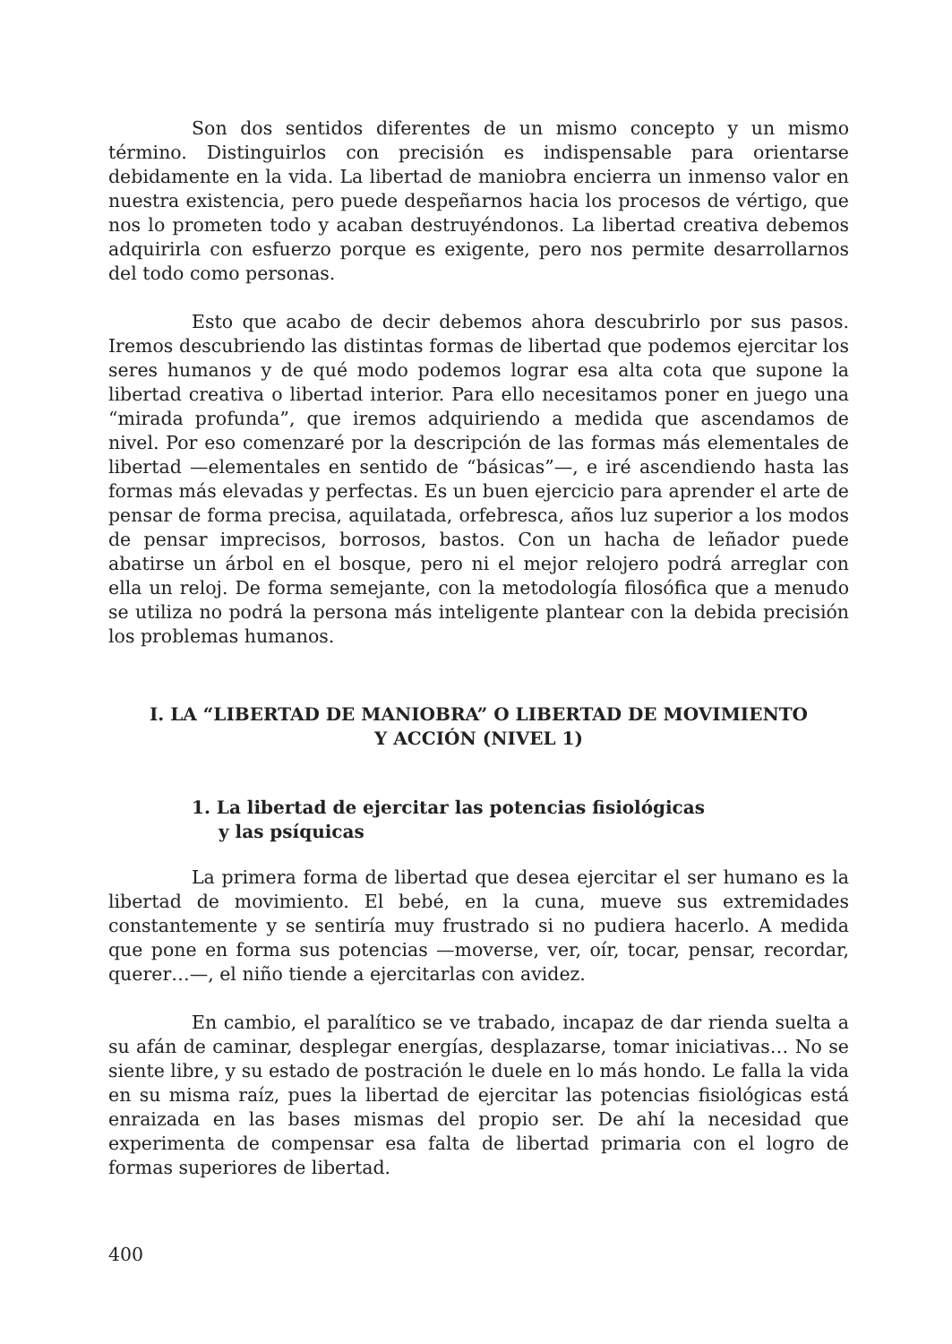Son dos sentidos diferentes de un mismo concepto y un mismo término. Distinguirlos con precisión es indispensable para orientarse debidamente en la vida. La libertad de maniobra encierra un inmenso valor en nuestra existencia, pero puede despeñarnos hacia los procesos de vértigo, que nos lo prometen todo y acaban destruyéndonos. La libertad creativa debemos adquirirla con esfuerzo porque es exigente, pero nos permite desarrollarnos del todo como personas.
Esto que acabo de decir debemos ahora descubrirlo por sus pasos. Iremos descubriendo las distintas formas de libertad que podemos ejercitar los seres humanos y de qué modo podemos lograr esa alta cota que supone la libertad creativa o libertad interior. Para ello necesitamos poner en juego una “mirada profunda”, que iremos adquiriendo a medida que ascendamos de nivel. Por eso comenzaré por la descripción de las formas más elementales de libertad —elementales en sentido de “básicas”—, e iré ascendiendo hasta las formas más elevadas y perfectas. Es un buen ejercicio para aprender el arte de pensar de forma precisa, aquilatada, orfebresca, años luz superior a los modos de pensar imprecisos, borrosos, bastos. Con un hacha de leñador puede abatirse un árbol en el bosque, pero ni el mejor relojero podrá arreglar con ella un reloj. De forma semejante, con la metodología filosófica que a menudo se utiliza no podrá la persona más inteligente plantear con la debida precisión los problemas humanos.
I. LA “LIBERTAD DE MANIOBRA” O LIBERTAD DE MOVIMIENTO
Y ACCIÓN (NIVEL 1)
1. La libertad de ejercitar las potencias fisiológicas y las psíquicas
La primera forma de libertad que desea ejercitar el ser humano es la libertad de movimiento. El bebé, en la cuna, mueve sus extremidades constantemente y se sentiría muy frustrado si no pudiera hacerlo. A medida que pone en forma sus potencias —moverse, ver, oír, tocar, pensar, recordar, querer…—, el niño tiende a ejercitarlas con avidez.
En cambio, el paralítico se ve trabado, incapaz de dar rienda suelta a su afán de caminar, desplegar energías, desplazarse, tomar iniciativas… No se siente libre, y su estado de postración le duele en lo más hondo. Le falla la vida en su misma raíz, pues la libertad de ejercitar las potencias fisiológicas está enraizada en las bases mismas del propio ser. De ahí la necesidad que experimenta de compensar esa falta de libertad primaria con el logro de formas superiores de libertad.
400